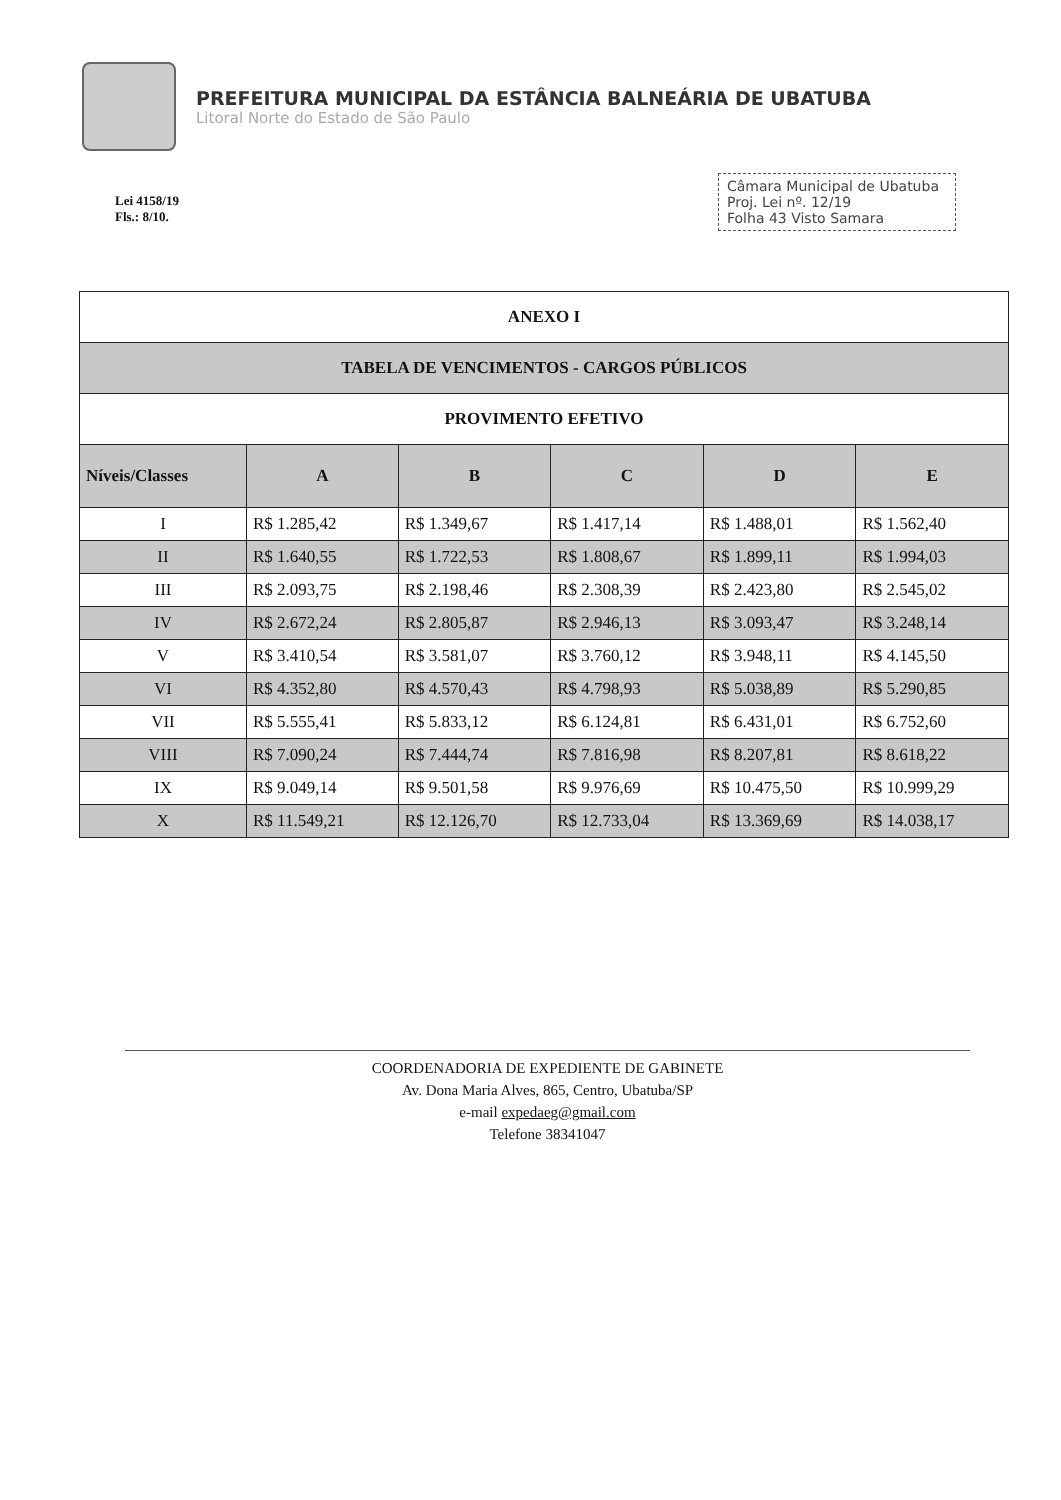PREFEITURA MUNICIPAL DA ESTÂNCIA BALNEÁRIA DE UBATUBA
Litoral Norte do Estado de São Paulo
Lei 4158/19
Fls.: 8/10.
Câmara Municipal de Ubatuba
Proj. Lei nº. 12/19
Folha 43 Visto Samara
| ANEXO I | | | | | |
| TABELA DE VENCIMENTOS - CARGOS PÚBLICOS | | | | | |
| PROVIMENTO EFETIVO | | | | | |
| Níveis/Classes | A | B | C | D | E |
| I | R$ 1.285,42 | R$ 1.349,67 | R$ 1.417,14 | R$ 1.488,01 | R$ 1.562,40 |
| II | R$ 1.640,55 | R$ 1.722,53 | R$ 1.808,67 | R$ 1.899,11 | R$ 1.994,03 |
| III | R$ 2.093,75 | R$ 2.198,46 | R$ 2.308,39 | R$ 2.423,80 | R$ 2.545,02 |
| IV | R$ 2.672,24 | R$ 2.805,87 | R$ 2.946,13 | R$ 3.093,47 | R$ 3.248,14 |
| V | R$ 3.410,54 | R$ 3.581,07 | R$ 3.760,12 | R$ 3.948,11 | R$ 4.145,50 |
| VI | R$ 4.352,80 | R$ 4.570,43 | R$ 4.798,93 | R$ 5.038,89 | R$ 5.290,85 |
| VII | R$ 5.555,41 | R$ 5.833,12 | R$ 6.124,81 | R$ 6.431,01 | R$ 6.752,60 |
| VIII | R$ 7.090,24 | R$ 7.444,74 | R$ 7.816,98 | R$ 8.207,81 | R$ 8.618,22 |
| IX | R$ 9.049,14 | R$ 9.501,58 | R$ 9.976,69 | R$ 10.475,50 | R$ 10.999,29 |
| X | R$ 11.549,21 | R$ 12.126,70 | R$ 12.733,04 | R$ 13.369,69 | R$ 14.038,17 |
COORDENADORIA DE EXPEDIENTE DE GABINETE
Av. Dona Maria Alves, 865, Centro, Ubatuba/SP
e-mail expedaeg@gmail.com
Telefone 38341047